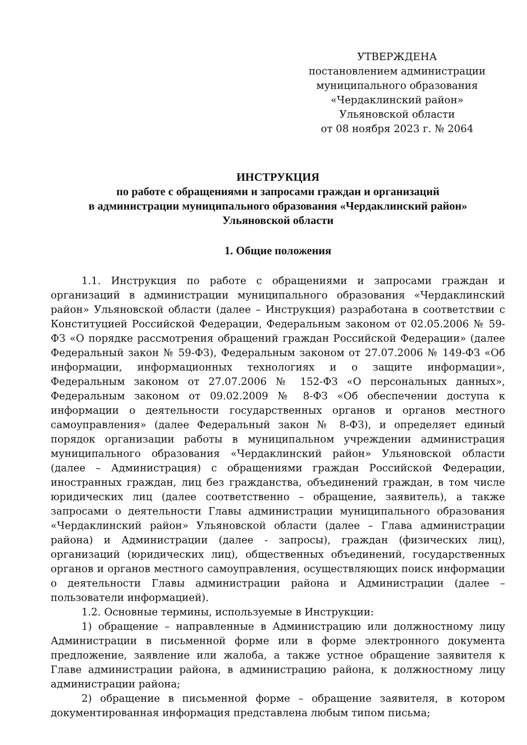УТВЕРЖДЕНА
постановлением администрации
муниципального образования
«Чердаклинский район»
Ульяновской области
от 08 ноября 2023 г. № 2064
ИНСТРУКЦИЯ
по работе с обращениями и запросами граждан и организаций
в администрации муниципального образования «Чердаклинский район»
Ульяновской области
1. Общие положения
1.1. Инструкция по работе с обращениями и запросами граждан и организаций в администрации муниципального образования «Чердаклинский район» Ульяновской области (далее – Инструкция) разработана в соответствии с Конституцией Российской Федерации, Федеральным законом от 02.05.2006 № 59-ФЗ «О порядке рассмотрения обращений граждан Российской Федерации» (далее Федеральный закон № 59-ФЗ), Федеральным законом от 27.07.2006 № 149-ФЗ «Об информации, информационных технологиях и о защите информации», Федеральным законом от 27.07.2006 № 152-ФЗ «О персональных данных», Федеральным законом от 09.02.2009 № 8-ФЗ «Об обеспечении доступа к информации о деятельности государственных органов и органов местного самоуправления» (далее Федеральный закон № 8-ФЗ), и определяет единый порядок организации работы в муниципальном учреждении администрация муниципального образования «Чердаклинский район» Ульяновской области (далее – Администрация) с обращениями граждан Российской Федерации, иностранных граждан, лиц без гражданства, объединений граждан, в том числе юридических лиц (далее соответственно – обращение, заявитель), а также запросами о деятельности Главы администрации муниципального образования «Чердаклинский район» Ульяновской области (далее – Глава администрации района) и Администрации (далее - запросы), граждан (физических лиц), организаций (юридических лиц), общественных объединений, государственных органов и органов местного самоуправления, осуществляющих поиск информации о деятельности Главы администрации района и Администрации (далее – пользователи информацией).
1.2. Основные термины, используемые в Инструкции:
1) обращение – направленные в Администрацию или должностному лицу Администрации в письменной форме или в форме электронного документа предложение, заявление или жалоба, а также устное обращение заявителя к Главе администрации района, в администрацию района, к должностному лицу администрации района;
2) обращение в письменной форме – обращение заявителя, в котором документированная информация представлена любым типом письма;